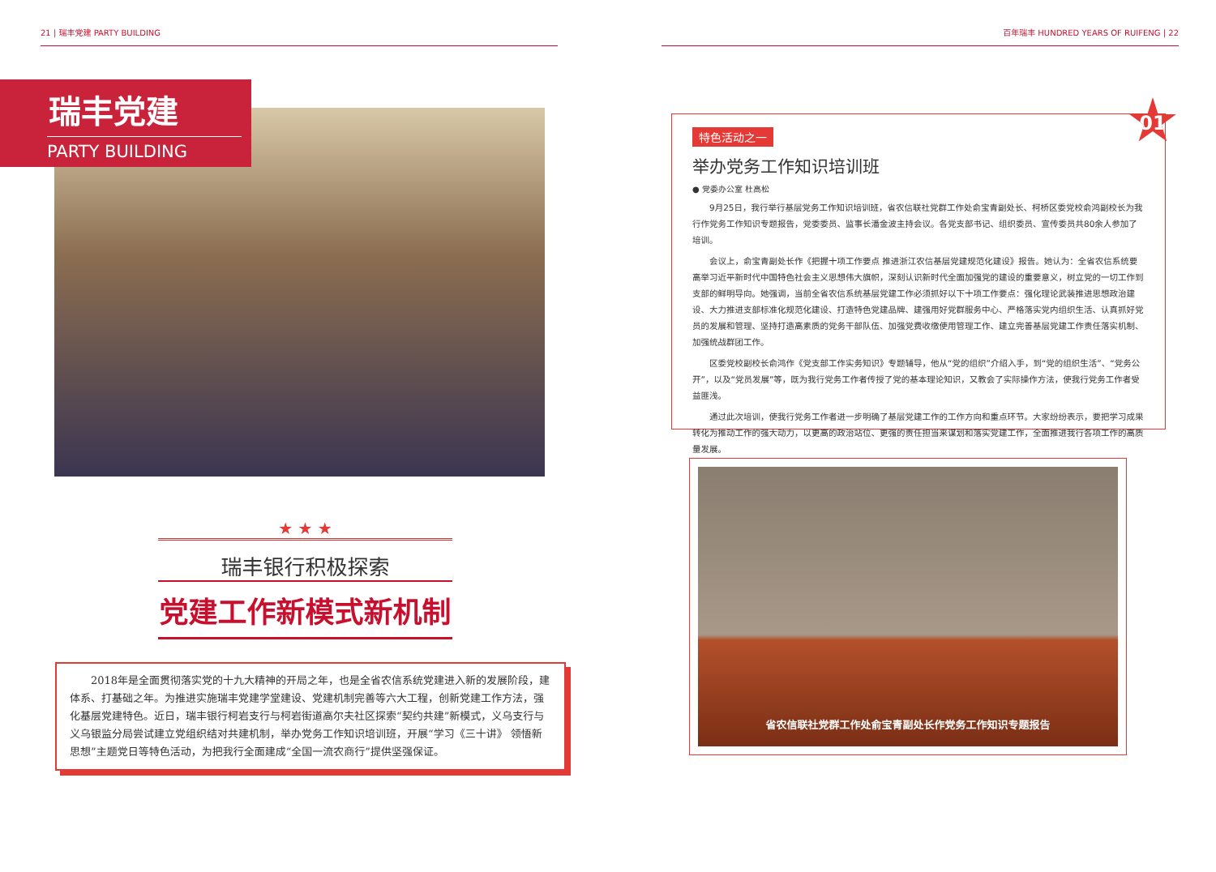21 | 瑞丰党建 PARTY BUILDING
瑞丰党建
PARTY BUILDING
★ ★ ★
瑞丰银行积极探索
党建工作新模式新机制
2018年是全面贯彻落实党的十九大精神的开局之年，也是全省农信系统党建进入新的发展阶段，建体系、打基础之年。为推进实施瑞丰党建学堂建设、党建机制完善等六大工程，创新党建工作方法，强化基层党建特色。近日，瑞丰银行柯岩支行与柯岩街道高尔夫社区探索“契约共建”新模式，义乌支行与义乌银监分局尝试建立党组织结对共建机制，举办党务工作知识培训班，开展“学习《三十讲》 领悟新思想”主题党日等特色活动，为把我行全面建成“全国一流农商行”提供坚强保证。
百年瑞丰 HUNDRED YEARS OF RUIFENG | 22
01
特色活动之一
举办党务工作知识培训班
● 党委办公室 杜高松
9月25日，我行举行基层党务工作知识培训班，省农信联社党群工作处俞宝青副处长、柯桥区委党校俞鸿副校长为我行作党务工作知识专题报告，党委委员、监事长潘金波主持会议。各党支部书记、组织委员、宣传委员共80余人参加了培训。
会议上，俞宝青副处长作《把握十项工作要点 推进浙江农信基层党建规范化建设》报告。她认为：全省农信系统要高举习近平新时代中国特色社会主义思想伟大旗帜，深刻认识新时代全面加强党的建设的重要意义，树立党的一切工作到支部的鲜明导向。她强调，当前全省农信系统基层党建工作必须抓好以下十项工作要点：强化理论武装推进思想政治建设、大力推进支部标准化规范化建设、打造特色党建品牌、建强用好党群服务中心、严格落实党内组织生活、认真抓好党员的发展和管理、坚持打造高素质的党务干部队伍、加强党费收缴使用管理工作、建立完善基层党建工作责任落实机制、加强统战群团工作。
区委党校副校长俞鸿作《党支部工作实务知识》专题辅导，他从“党的组织”介绍入手，到“党的组织生活”、“党务公开”，以及“党员发展”等，既为我行党务工作者传授了党的基本理论知识，又教会了实际操作方法，使我行党务工作者受益匪浅。
通过此次培训，使我行党务工作者进一步明确了基层党建工作的工作方向和重点环节。大家纷纷表示，要把学习成果转化为推动工作的强大动力，以更高的政治站位、更强的责任担当来谋划和落实党建工作，全面推进我行各项工作的高质量发展。
省农信联社党群工作处俞宝青副处长作党务工作知识专题报告